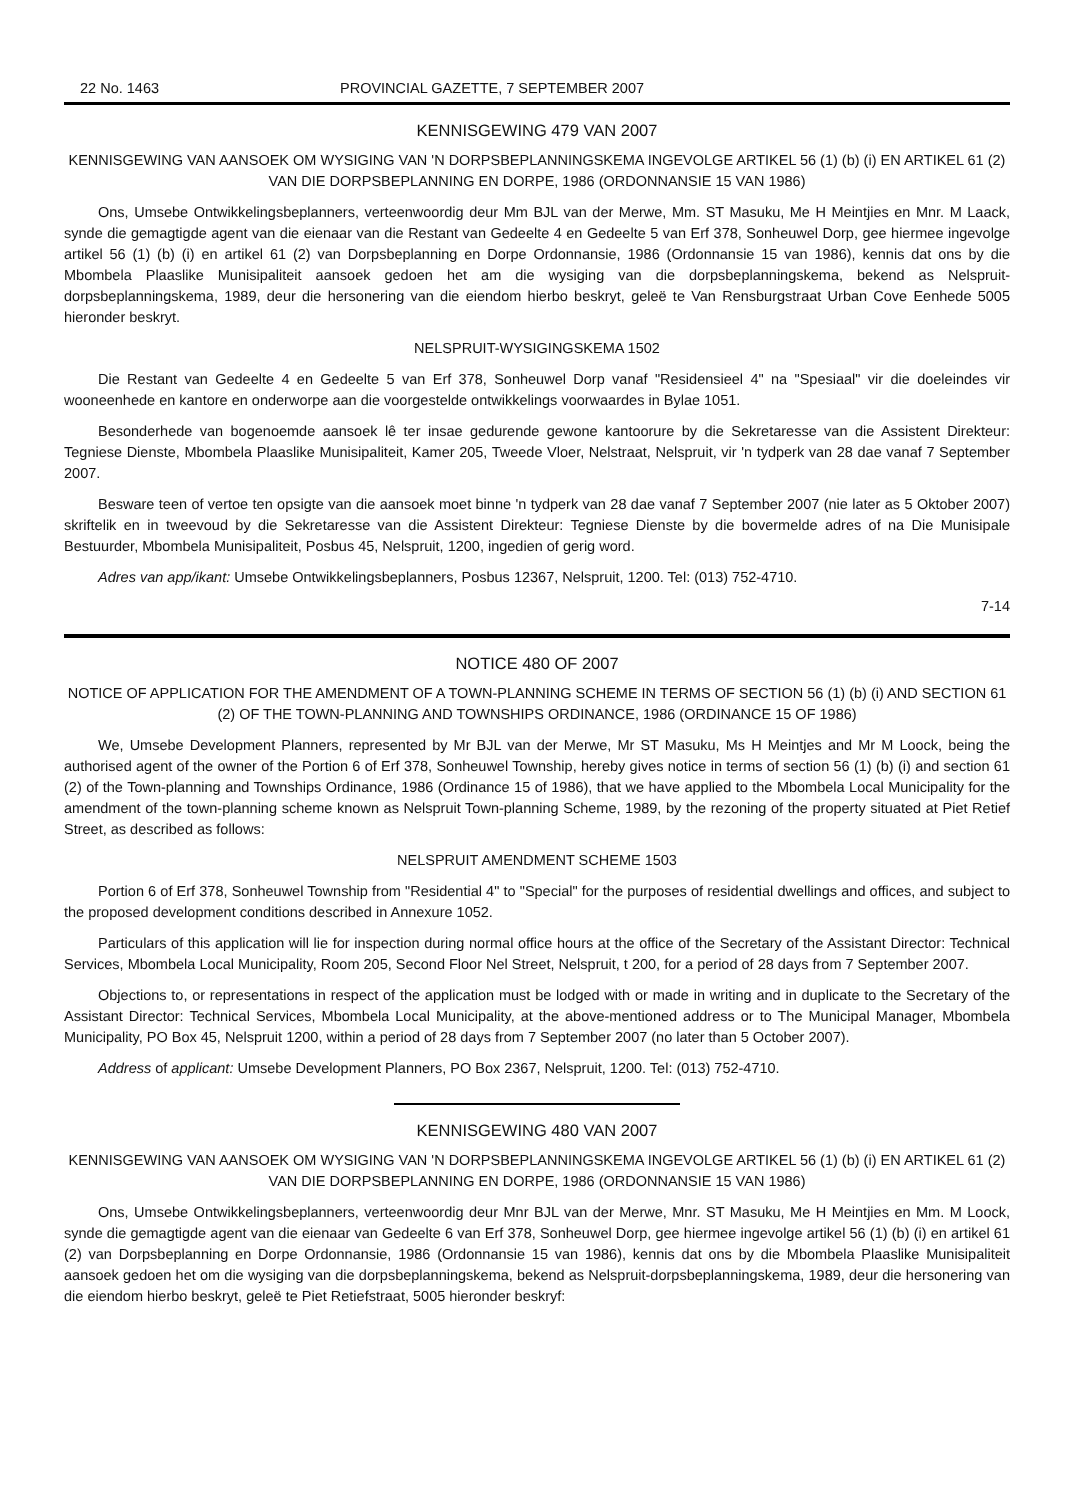22 No. 1463 PROVINCIAL GAZETTE, 7 SEPTEMBER 2007
KENNISGEWING 479 VAN 2007
KENNISGEWING VAN AANSOEK OM WYSIGING VAN 'N DORPSBEPLANNINGSKEMA INGEVOLGE ARTIKEL 56 (1) (b) (i) EN ARTIKEL 61 (2) VAN DIE DORPSBEPLANNING EN DORPE, 1986 (ORDONNANSIE 15 VAN 1986)
Ons, Umsebe Ontwikkelingsbeplanners, verteenwoordig deur Mm BJL van der Merwe, Mm. ST Masuku, Me H Meintjies en Mnr. M Laack, synde die gemagtigde agent van die eienaar van die Restant van Gedeelte 4 en Gedeelte 5 van Erf 378, Sonheuwel Dorp, gee hiermee ingevolge artikel 56 (1) (b) (i) en artikel 61 (2) van Dorpsbeplanning en Dorpe Ordonnansie, 1986 (Ordonnansie 15 van 1986), kennis dat ons by die Mbombela Plaaslike Munisipaliteit aansoek gedoen het am die wysiging van die dorpsbeplanningskema, bekend as Nelspruit-dorpsbeplanningskema, 1989, deur die hersonering van die eiendom hierbo beskryt, geleë te Van Rensburgstraat Urban Cove Eenhede 5005 hieronder beskryt.
NELSPRUIT-WYSIGINGSKEMA 1502
Die Restant van Gedeelte 4 en Gedeelte 5 van Erf 378, Sonheuwel Dorp vanaf "Residensieel 4" na "Spesiaal" vir die doeleindes vir wooneenhede en kantore en onderworpe aan die voorgestelde ontwikkelings voorwaardes in Bylae 1051.
Besonderhede van bogenoemde aansoek lê ter insae gedurende gewone kantoorure by die Sekretaresse van die Assistent Direkteur: Tegniese Dienste, Mbombela Plaaslike Munisipaliteit, Kamer 205, Tweede Vloer, Nelstraat, Nelspruit, vir 'n tydperk van 28 dae vanaf 7 September 2007.
Besware teen of vertoe ten opsigte van die aansoek moet binne 'n tydperk van 28 dae vanaf 7 September 2007 (nie later as 5 Oktober 2007) skriftelik en in tweevoud by die Sekretaresse van die Assistent Direkteur: Tegniese Dienste by die bovermelde adres of na Die Munisipale Bestuurder, Mbombela Munisipaliteit, Posbus 45, Nelspruit, 1200, ingedien of gerig word.
Adres van app/ikant: Umsebe Ontwikkelingsbeplanners, Posbus 12367, Nelspruit, 1200. Tel: (013) 752-4710.
7-14
NOTICE 480 OF 2007
NOTICE OF APPLICATION FOR THE AMENDMENT OF A TOWN-PLANNING SCHEME IN TERMS OF SECTION 56 (1) (b) (i) AND SECTION 61 (2) OF THE TOWN-PLANNING AND TOWNSHIPS ORDINANCE, 1986 (ORDINANCE 15 OF 1986)
We, Umsebe Development Planners, represented by Mr BJL van der Merwe, Mr ST Masuku, Ms H Meintjes and Mr M Loock, being the authorised agent of the owner of the Portion 6 of Erf 378, Sonheuwel Township, hereby gives notice in terms of section 56 (1) (b) (i) and section 61 (2) of the Town-planning and Townships Ordinance, 1986 (Ordinance 15 of 1986), that we have applied to the Mbombela Local Municipality for the amendment of the town-planning scheme known as Nelspruit Town-planning Scheme, 1989, by the rezoning of the property situated at Piet Retief Street, as described as follows:
NELSPRUIT AMENDMENT SCHEME 1503
Portion 6 of Erf 378, Sonheuwel Township from "Residential 4" to "Special" for the purposes of residential dwellings and offices, and subject to the proposed development conditions described in Annexure 1052.
Particulars of this application will lie for inspection during normal office hours at the office of the Secretary of the Assistant Director: Technical Services, Mbombela Local Municipality, Room 205, Second Floor Nel Street, Nelspruit, t 200, for a period of 28 days from 7 September 2007.
Objections to, or representations in respect of the application must be lodged with or made in writing and in duplicate to the Secretary of the Assistant Director: Technical Services, Mbombela Local Municipality, at the above-mentioned address or to The Municipal Manager, Mbombela Municipality, PO Box 45, Nelspruit 1200, within a period of 28 days from 7 September 2007 (no later than 5 October 2007).
Address of applicant: Umsebe Development Planners, PO Box 2367, Nelspruit, 1200. Tel: (013) 752-4710.
KENNISGEWING 480 VAN 2007
KENNISGEWING VAN AANSOEK OM WYSIGING VAN 'N DORPSBEPLANNINGSKEMA INGEVOLGE ARTIKEL 56 (1) (b) (i) EN ARTIKEL 61 (2) VAN DIE DORPSBEPLANNING EN DORPE, 1986 (ORDONNANSIE 15 VAN 1986)
Ons, Umsebe Ontwikkelingsbeplanners, verteenwoordig deur Mnr BJL van der Merwe, Mnr. ST Masuku, Me H Meintjies en Mm. M Loock, synde die gemagtigde agent van die eienaar van Gedeelte 6 van Erf 378, Sonheuwel Dorp, gee hiermee ingevolge artikel 56 (1) (b) (i) en artikel 61 (2) van Dorpsbeplanning en Dorpe Ordonnansie, 1986 (Ordonnansie 15 van 1986), kennis dat ons by die Mbombela Plaaslike Munisipaliteit aansoek gedoen het om die wysiging van die dorpsbeplanningskema, bekend as Nelspruit-dorpsbeplanningskema, 1989, deur die hersonering van die eiendom hierbo beskryt, geleë te Piet Retiefstraat, 5005 hieronder beskryf: